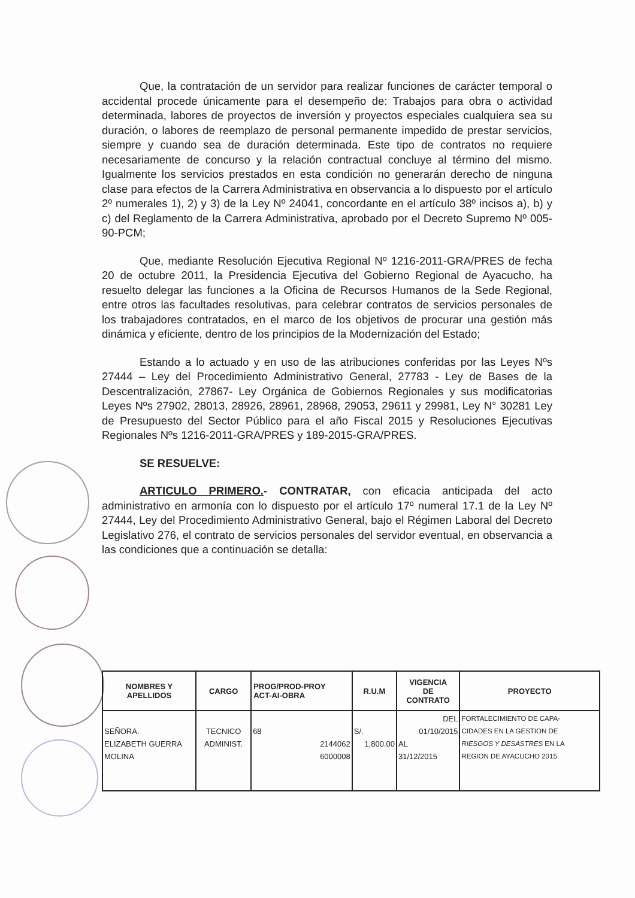Que, la contratación de un servidor para realizar funciones de carácter temporal o accidental procede únicamente para el desempeño de: Trabajos para obra o actividad determinada, labores de proyectos de inversión y proyectos especiales cualquiera sea su duración, o labores de reemplazo de personal permanente impedido de prestar servicios, siempre y cuando sea de duración determinada. Este tipo de contratos no requiere necesariamente de concurso y la relación contractual concluye al término del mismo. Igualmente los servicios prestados en esta condición no generarán derecho de ninguna clase para efectos de la Carrera Administrativa en observancia a lo dispuesto por el artículo 2º numerales 1), 2) y 3) de la Ley Nº 24041, concordante en el artículo 38º incisos a), b) y c) del Reglamento de la Carrera Administrativa, aprobado por el Decreto Supremo Nº 005-90-PCM;
Que, mediante Resolución Ejecutiva Regional Nº 1216-2011-GRA/PRES de fecha 20 de octubre 2011, la Presidencia Ejecutiva del Gobierno Regional de Ayacucho, ha resuelto delegar las funciones a la Oficina de Recursos Humanos de la Sede Regional, entre otros las facultades resolutivas, para celebrar contratos de servicios personales de los trabajadores contratados, en el marco de los objetivos de procurar una gestión más dinámica y eficiente, dentro de los principios de la Modernización del Estado;
Estando a lo actuado y en uso de las atribuciones conferidas por las Leyes Nºs 27444 – Ley del Procedimiento Administrativo General, 27783 - Ley de Bases de la Descentralización, 27867- Ley Orgánica de Gobiernos Regionales y sus modificatorias Leyes Nºs 27902, 28013, 28926, 28961, 28968, 29053, 29611 y 29981, Ley N° 30281 Ley de Presupuesto del Sector Público para el año Fiscal 2015 y Resoluciones Ejecutivas Regionales Nºs 1216-2011-GRA/PRES y 189-2015-GRA/PRES.
SE RESUELVE:
ARTICULO PRIMERO.- CONTRATAR, con eficacia anticipada del acto administrativo en armonía con lo dispuesto por el artículo 17º numeral 17.1 de la Ley Nº 27444, Ley del Procedimiento Administrativo General, bajo el Régimen Laboral del Decreto Legislativo 276, el contrato de servicios personales del servidor eventual, en observancia a las condiciones que a continuación se detalla:
| NOMBRES Y APELLIDOS | CARGO | PROG/PROD-PROY ACT-AI-OBRA | R.U.M | VIGENCIA DE CONTRATO | PROYECTO |
| --- | --- | --- | --- | --- | --- |
| SEÑORA. ELIZABETH GUERRA MOLINA | TECNICO ADMINIST. | 68 2144062 6000008 | S/. 1,800.00 | DEL 01/10/2015 AL 31/12/2015 | FORTALECIMIENTO DE CAPA- CIDADES EN LA GESTION DE RIESGOS Y DESASTRES EN LA REGION DE AYACUCHO 2015 |